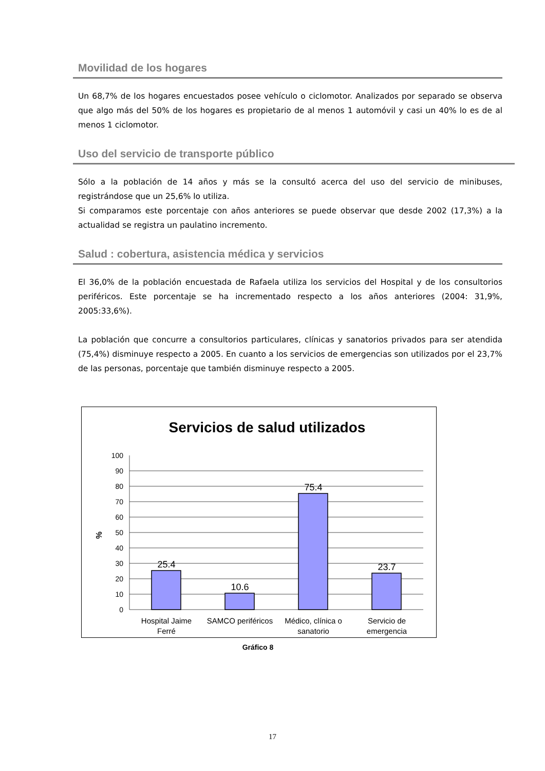Movilidad de los hogares
Un 68,7% de los hogares encuestados posee vehículo o ciclomotor. Analizados por separado se observa que algo más del 50% de los hogares es propietario de al menos 1 automóvil y casi un 40% lo es de al menos 1 ciclomotor.
Uso del servicio de transporte público
Sólo a la población de 14 años y más se la consultó acerca del uso del servicio de minibuses, registrándose que un 25,6% lo utiliza.
Si comparamos este porcentaje con años anteriores se puede observar que desde 2002 (17,3%) a la actualidad se registra un paulatino incremento.
Salud : cobertura, asistencia médica y servicios
El 36,0% de la población encuestada de Rafaela utiliza los servicios del Hospital y de los consultorios periféricos. Este porcentaje se ha incrementado respecto a los años anteriores (2004: 31,9%, 2005:33,6%).
La población que concurre a consultorios particulares, clínicas y sanatorios privados para ser atendida (75,4%) disminuye respecto a 2005. En cuanto a los servicios de emergencias son utilizados por el 23,7% de las personas, porcentaje que también disminuye respecto a 2005.
Servicios de salud utilizados
100
90
80
70
60
50
40
30
20
10
0
%
25.4
10.6
75.4
23.7
Hospital Jaime
Ferré
SAMCO periféricos
Médico, clínica o
sanatorio
Servicio de
emergencia
Gráfico 8
17